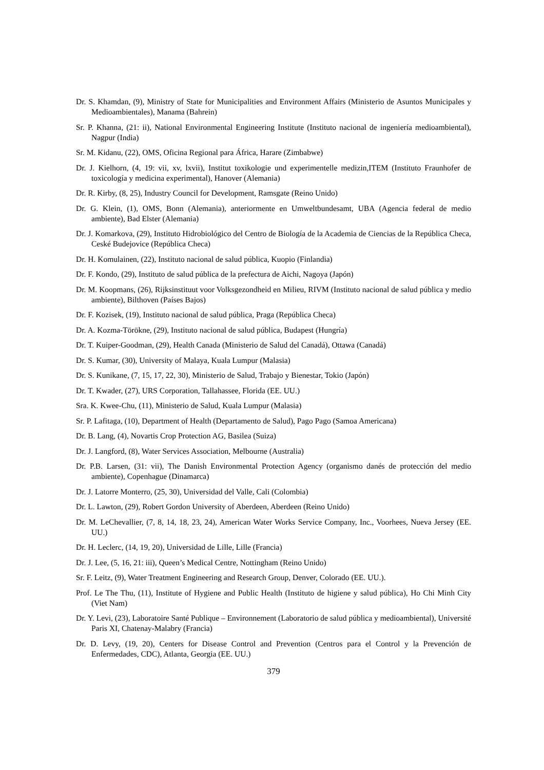Dr. S. Khamdan, (9), Ministry of State for Municipalities and Environment Affairs (Ministerio de Asuntos Municipales y Medioambientales), Manama (Bahrein)
Sr. P. Khanna, (21: ii), National Environmental Engineering Institute (Instituto nacional de ingeniería medioambiental), Nagpur (India)
Sr. M. Kidanu, (22), OMS, Oficina Regional para África, Harare (Zimbabwe)
Dr. J. Kielhorn, (4, 19: vii, xv, lxvii), Institut toxikologie und experimentelle medizin,ITEM (Instituto Fraunhofer de toxicología y medicina experimental), Hanover (Alemania)
Dr. R. Kirby, (8, 25), Industry Council for Development, Ramsgate (Reino Unido)
Dr. G. Klein, (1), OMS, Bonn (Alemania), anteriormente en Umweltbundesamt, UBA (Agencia federal de medio ambiente), Bad Elster (Alemania)
Dr. J. Komarkova, (29), Instituto Hidrobiológico del Centro de Biología de la Academia de Ciencias de la República Checa, Ceské Budejovice (República Checa)
Dr. H. Komulainen, (22), Instituto nacional de salud pública, Kuopio (Finlandia)
Dr. F. Kondo, (29), Instituto de salud pública de la prefectura de Aichi, Nagoya (Japón)
Dr. M. Koopmans, (26), Rijksinstituut voor Volksgezondheid en Milieu, RIVM (Instituto nacional de salud pública y medio ambiente), Bilthoven (Países Bajos)
Dr. F. Kozisek, (19), Instituto nacional de salud pública, Praga (República Checa)
Dr. A. Kozma-Törökne, (29), Instituto nacional de salud pública, Budapest (Hungría)
Dr. T. Kuiper-Goodman, (29), Health Canada (Ministerio de Salud del Canadá), Ottawa (Canadá)
Dr. S. Kumar, (30), University of Malaya, Kuala Lumpur (Malasia)
Dr. S. Kunikane, (7, 15, 17, 22, 30), Ministerio de Salud, Trabajo y Bienestar, Tokio (Japón)
Dr. T. Kwader, (27), URS Corporation, Tallahassee, Florida (EE. UU.)
Sra. K. Kwee-Chu, (11), Ministerio de Salud, Kuala Lumpur (Malasia)
Sr. P. Lafitaga, (10), Department of Health (Departamento de Salud), Pago Pago (Samoa Americana)
Dr. B. Lang, (4), Novartis Crop Protection AG, Basilea (Suiza)
Dr. J. Langford, (8), Water Services Association, Melbourne (Australia)
Dr. P.B. Larsen, (31: vii), The Danish Environmental Protection Agency (organismo danés de protección del medio ambiente), Copenhague (Dinamarca)
Dr. J. Latorre Monterro, (25, 30), Universidad del Valle, Cali (Colombia)
Dr. L. Lawton, (29), Robert Gordon University of Aberdeen, Aberdeen (Reino Unido)
Dr. M. LeChevallier, (7, 8, 14, 18, 23, 24), American Water Works Service Company, Inc., Voorhees, Nueva Jersey (EE. UU.)
Dr. H. Leclerc, (14, 19, 20), Universidad de Lille, Lille (Francia)
Dr. J. Lee, (5, 16, 21: iii), Queen’s Medical Centre, Nottingham (Reino Unido)
Sr. F. Leitz, (9), Water Treatment Engineering and Research Group, Denver, Colorado (EE. UU.).
Prof. Le The Thu, (11), Institute of Hygiene and Public Health (Instituto de higiene y salud pública), Ho Chi Minh City (Viet Nam)
Dr. Y. Levi, (23), Laboratoire Santé Publique – Environnement (Laboratorio de salud pública y medioambiental), Université Paris XI, Chatenay-Malabry (Francia)
Dr. D. Levy, (19, 20), Centers for Disease Control and Prevention (Centros para el Control y la Prevención de Enfermedades, CDC), Atlanta, Georgia (EE. UU.)
379